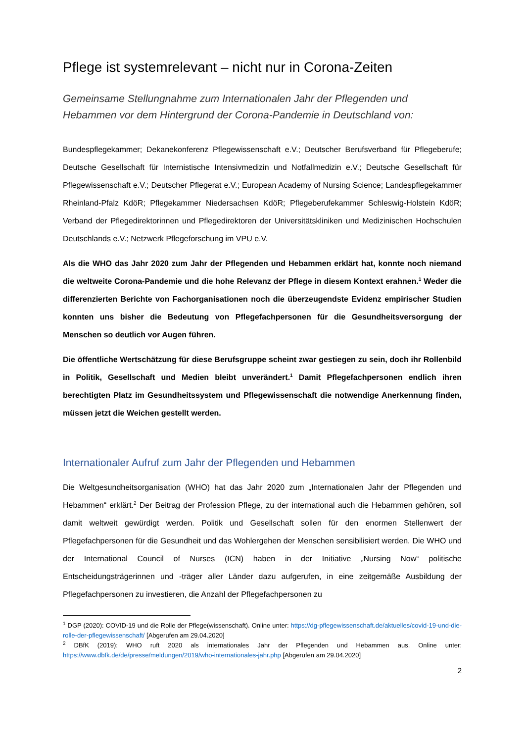Pflege ist systemrelevant – nicht nur in Corona-Zeiten
Gemeinsame Stellungnahme zum Internationalen Jahr der Pflegenden und Hebammen vor dem Hintergrund der Corona-Pandemie in Deutschland von:
Bundespflegekammer; Dekanekonferenz Pflegewissenschaft e.V.; Deutscher Berufsverband für Pflegeberufe; Deutsche Gesellschaft für Internistische Intensivmedizin und Notfallmedizin e.V.; Deutsche Gesellschaft für Pflegewissenschaft e.V.; Deutscher Pflegerat e.V.; European Academy of Nursing Science; Landespflegekammer Rheinland-Pfalz KdöR; Pflegekammer Niedersachsen KdöR; Pflegeberufekammer Schleswig-Holstein KdöR; Verband der Pflegedirektorinnen und Pflegedirektoren der Universitätskliniken und Medizinischen Hochschulen Deutschlands e.V.; Netzwerk Pflegeforschung im VPU e.V.
Als die WHO das Jahr 2020 zum Jahr der Pflegenden und Hebammen erklärt hat, konnte noch niemand die weltweite Corona-Pandemie und die hohe Relevanz der Pflege in diesem Kontext erahnen.<sup>1</sup> Weder die differenzierten Berichte von Fachorganisationen noch die überzeugendste Evidenz empirischer Studien konnten uns bisher die Bedeutung von Pflegefachpersonen für die Gesundheitsversorgung der Menschen so deutlich vor Augen führen.
Die öffentliche Wertschätzung für diese Berufsgruppe scheint zwar gestiegen zu sein, doch ihr Rollenbild in Politik, Gesellschaft und Medien bleibt unverändert.<sup>1</sup> Damit Pflegefachpersonen endlich ihren berechtigten Platz im Gesundheitssystem und Pflegewissenschaft die notwendige Anerkennung finden, müssen jetzt die Weichen gestellt werden.
Internationaler Aufruf zum Jahr der Pflegenden und Hebammen
Die Weltgesundheitsorganisation (WHO) hat das Jahr 2020 zum „Internationalen Jahr der Pflegenden und Hebammen“ erklärt.<sup>2</sup> Der Beitrag der Profession Pflege, zu der international auch die Hebammen gehören, soll damit weltweit gewürdigt werden. Politik und Gesellschaft sollen für den enormen Stellenwert der Pflegefachpersonen für die Gesundheit und das Wohlergehen der Menschen sensibilisiert werden. Die WHO und der International Council of Nurses (ICN) haben in der Initiative „Nursing Now“ politische Entscheidungsträgerinnen und -träger aller Länder dazu aufgerufen, in eine zeitgemäße Ausbildung der Pflegefachpersonen zu investieren, die Anzahl der Pflegefachpersonen zu
<sup>1</sup> DGP (2020): COVID-19 und die Rolle der Pflege(wissenschaft). Online unter: https://dg-pflegewissenschaft.de/aktuelles/covid-19-und-die-rolle-der-pflegewissenschaft/ [Abgerufen am 29.04.2020]
<sup>2</sup> DBfK (2019): WHO ruft 2020 als internationales Jahr der Pflegenden und Hebammen aus. Online unter: https://www.dbfk.de/de/presse/meldungen/2019/who-internationales-jahr.php [Abgerufen am 29.04.2020]
2